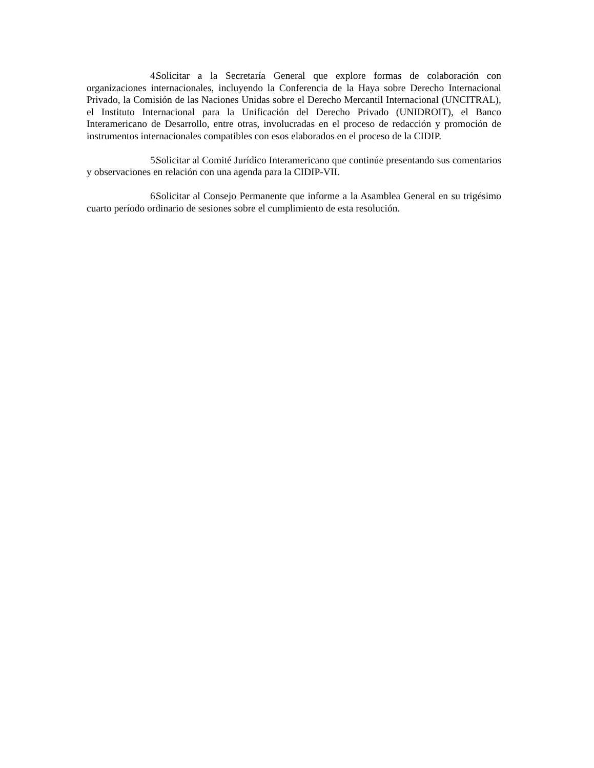4. Solicitar a la Secretaría General que explore formas de colaboración con organizaciones internacionales, incluyendo la Conferencia de la Haya sobre Derecho Internacional Privado, la Comisión de las Naciones Unidas sobre el Derecho Mercantil Internacional (UNCITRAL), el Instituto Internacional para la Unificación del Derecho Privado (UNIDROIT), el Banco Interamericano de Desarrollo, entre otras, involucradas en el proceso de redacción y promoción de instrumentos internacionales compatibles con esos elaborados en el proceso de la CIDIP.
5. Solicitar al Comité Jurídico Interamericano que continúe presentando sus comentarios y observaciones en relación con una agenda para la CIDIP-VII.
6. Solicitar al Consejo Permanente que informe a la Asamblea General en su trigésimo cuarto período ordinario de sesiones sobre el cumplimiento de esta resolución.